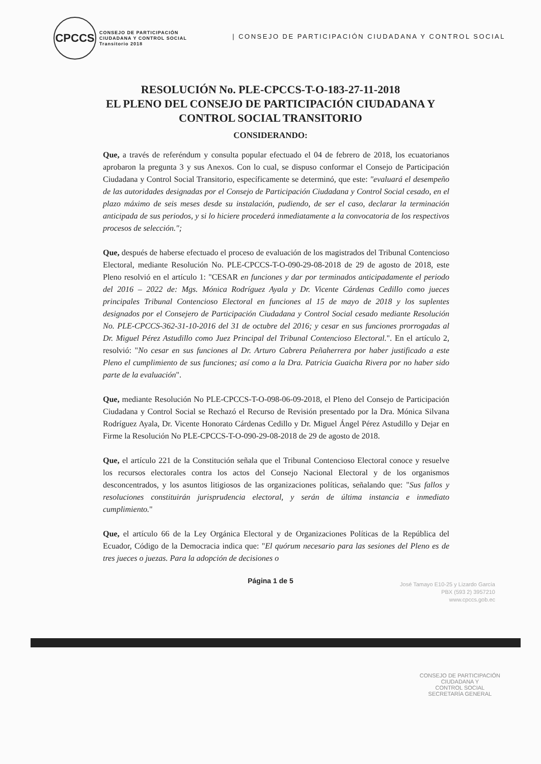CPCCS
CONSEJO DE PARTICIPACIÓN
CIUDADANA Y CONTROL SOCIAL
Transitorio 2018
| CONSEJO DE PARTICIPACIÓN CIUDADANA Y CONTROL SOCIAL
RESOLUCIÓN No. PLE-CPCCS-T-O-183-27-11-2018
EL PLENO DEL CONSEJO DE PARTICIPACIÓN CIUDADANA Y
CONTROL SOCIAL TRANSITORIO
CONSIDERANDO:
Que, a través de referéndum y consulta popular efectuado el 04 de febrero de 2018, los ecuatorianos aprobaron la pregunta 3 y sus Anexos. Con lo cual, se dispuso conformar el Consejo de Participación Ciudadana y Control Social Transitorio, específicamente se determinó, que este: "evaluará el desempeño de las autoridades designadas por el Consejo de Participación Ciudadana y Control Social cesado, en el plazo máximo de seis meses desde su instalación, pudiendo, de ser el caso, declarar la terminación anticipada de sus periodos, y si lo hiciere procederá inmediatamente a la convocatoria de los respectivos procesos de selección.";
Que, después de haberse efectuado el proceso de evaluación de los magistrados del Tribunal Contencioso Electoral, mediante Resolución No. PLE-CPCCS-T-O-090-29-08-2018 de 29 de agosto de 2018, este Pleno resolvió en el artículo 1: "CESAR en funciones y dar por terminados anticipadamente el periodo del 2016 – 2022 de: Mgs. Mónica Rodríguez Ayala y Dr. Vicente Cárdenas Cedillo como jueces principales Tribunal Contencioso Electoral en funciones al 15 de mayo de 2018 y los suplentes designados por el Consejero de Participación Ciudadana y Control Social cesado mediante Resolución No. PLE-CPCCS-362-31-10-2016 del 31 de octubre del 2016; y cesar en sus funciones prorrogadas al Dr. Miguel Pérez Astudillo como Juez Principal del Tribunal Contencioso Electoral.". En el artículo 2, resolvió: "No cesar en sus funciones al Dr. Arturo Cabrera Peñaherrera por haber justificado a este Pleno el cumplimiento de sus funciones; así como a la Dra. Patricia Guaicha Rivera por no haber sido parte de la evaluación".
Que, mediante Resolución No PLE-CPCCS-T-O-098-06-09-2018, el Pleno del Consejo de Participación Ciudadana y Control Social se Rechazó el Recurso de Revisión presentado por la Dra. Mónica Silvana Rodríguez Ayala, Dr. Vicente Honorato Cárdenas Cedillo y Dr. Miguel Ángel Pérez Astudillo y Dejar en Firme la Resolución No PLE-CPCCS-T-O-090-29-08-2018 de 29 de agosto de 2018.
Que, el artículo 221 de la Constitución señala que el Tribunal Contencioso Electoral conoce y resuelve los recursos electorales contra los actos del Consejo Nacional Electoral y de los organismos desconcentrados, y los asuntos litigiosos de las organizaciones políticas, señalando que: "Sus fallos y resoluciones constituirán jurisprudencia electoral, y serán de última instancia e inmediato cumplimiento."
Que, el artículo 66 de la Ley Orgánica Electoral y de Organizaciones Políticas de la República del Ecuador, Código de la Democracia indica que: "El quórum necesario para las sesiones del Pleno es de tres jueces o juezas. Para la adopción de decisiones o
Página 1 de 5
José Tamayo E10-25 y Lizardo García
PBX (593 2) 3957210
www.cpccs.gob.ec
CONSEJO DE PARTICIPACIÓN
CIUDADANA Y
CONTROL SOCIAL
SECRETARÍA GENERAL